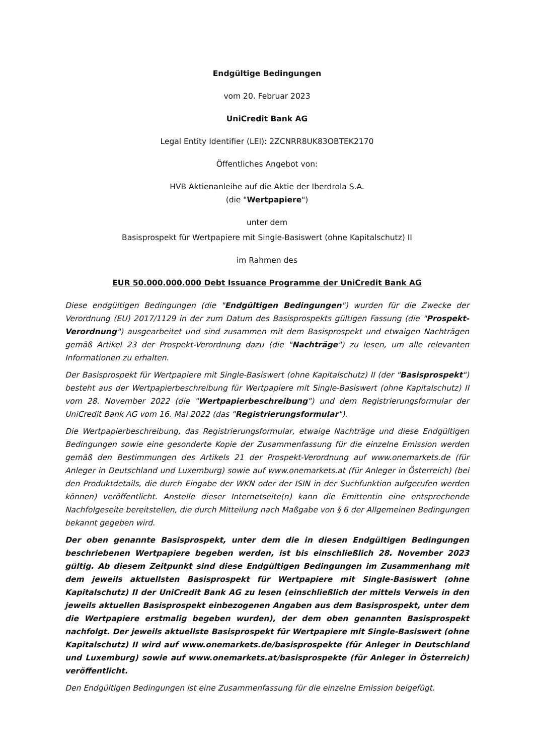Endgültige Bedingungen
vom 20. Februar 2023
UniCredit Bank AG
Legal Entity Identifier (LEI): 2ZCNRR8UK83OBTEK2170
Öffentliches Angebot von:
HVB Aktienanleihe auf die Aktie der Iberdrola S.A.
(die "Wertpapiere")
unter dem
Basisprospekt für Wertpapiere mit Single-Basiswert (ohne Kapitalschutz) II
im Rahmen des
EUR 50.000.000.000 Debt Issuance Programme der UniCredit Bank AG
Diese endgültigen Bedingungen (die "Endgültigen Bedingungen") wurden für die Zwecke der Verordnung (EU) 2017/1129 in der zum Datum des Basisprospekts gültigen Fassung (die "Prospekt-Verordnung") ausgearbeitet und sind zusammen mit dem Basisprospekt und etwaigen Nachträgen gemäß Artikel 23 der Prospekt-Verordnung dazu (die "Nachträge") zu lesen, um alle relevanten Informationen zu erhalten.
Der Basisprospekt für Wertpapiere mit Single-Basiswert (ohne Kapitalschutz) II (der "Basisprospekt") besteht aus der Wertpapierbeschreibung für Wertpapiere mit Single-Basiswert (ohne Kapitalschutz) II vom 28. November 2022 (die "Wertpapierbeschreibung") und dem Registrierungsformular der UniCredit Bank AG vom 16. Mai 2022 (das "Registrierungsformular").
Die Wertpapierbeschreibung, das Registrierungsformular, etwaige Nachträge und diese Endgültigen Bedingungen sowie eine gesonderte Kopie der Zusammenfassung für die einzelne Emission werden gemäß den Bestimmungen des Artikels 21 der Prospekt-Verordnung auf www.onemarkets.de (für Anleger in Deutschland und Luxemburg) sowie auf www.onemarkets.at (für Anleger in Österreich) (bei den Produktdetails, die durch Eingabe der WKN oder der ISIN in der Suchfunktion aufgerufen werden können) veröffentlicht. Anstelle dieser Internetseite(n) kann die Emittentin eine entsprechende Nachfolgeseite bereitstellen, die durch Mitteilung nach Maßgabe von § 6 der Allgemeinen Bedingungen bekannt gegeben wird.
Der oben genannte Basisprospekt, unter dem die in diesen Endgültigen Bedingungen beschriebenen Wertpapiere begeben werden, ist bis einschließlich 28. November 2023 gültig. Ab diesem Zeitpunkt sind diese Endgültigen Bedingungen im Zusammenhang mit dem jeweils aktuellsten Basisprospekt für Wertpapiere mit Single-Basiswert (ohne Kapitalschutz) II der UniCredit Bank AG zu lesen (einschließlich der mittels Verweis in den jeweils aktuellen Basisprospekt einbezogenen Angaben aus dem Basisprospekt, unter dem die Wertpapiere erstmalig begeben wurden), der dem oben genannten Basisprospekt nachfolgt. Der jeweils aktuellste Basisprospekt für Wertpapiere mit Single-Basiswert (ohne Kapitalschutz) II wird auf www.onemarkets.de/basisprospekte (für Anleger in Deutschland und Luxemburg) sowie auf www.onemarkets.at/basisprospekte (für Anleger in Österreich) veröffentlicht.
Den Endgültigen Bedingungen ist eine Zusammenfassung für die einzelne Emission beigefügt.